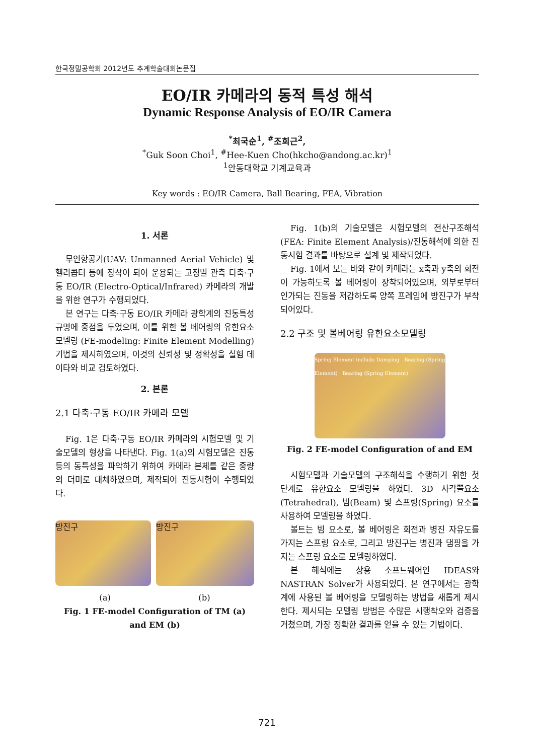한국정밀공학회 2012년도 추계학술대회논문집
EO/IR 카메라의 동적 특성 해석
Dynamic Response Analysis of EO/IR Camera
<sup>*</sup> 최국순<sup>1</sup>, <sup>#</sup>조희근<sup>2</sup>,
<sup>*</sup> Guk Soon Choi<sup>1</sup>, <sup>#</sup>Hee-Kuen Cho(hkcho@andong.ac.kr)<sup>1</sup>
<sup>1</sup> 안동대학교 기계교육과
Key words : EO/IR Camera, Ball Bearing, FEA, Vibration
1. 서론
무인항공기(UAV: Unmanned Aerial Vehicle) 및 헬리콥터 등에 장착이 되어 운용되는 고정밀 관측 다축·구동 EO/IR (Electro-Optical/Infrared) 카메라의 개발을 위한 연구가 수행되었다.
본 연구는 다축·구동 EO/IR 카메라 광학계의 진동특성 규명에 중점을 두었으며, 이를 위한 볼 베어링의 유한요소모델링 (FE-modeling: Finite Element Modelling) 기법을 제시하였으며, 이것의 신뢰성 및 정확성을 실험 데이타와 비교 검토하였다.
2. 본론
2.1 다축·구동 EO/IR 카메라 모델
Fig. 1은 다축·구동 EO/IR 카메라의 시험모델 및 기술모델의 형상을 나타낸다. Fig. 1(a)의 시험모델은 진동 등의 동특성을 파악하기 위하여 카메라 본체를 같은 중량의 더미로 대체하였으며, 제작되어 진동시험이 수행되었다.
방진구 방진구
(a) (b)
Fig. 1 FE-model Configuration of TM (a) and EM (b)
Fig. 1(b)의 기술모델은 시험모델의 전산구조해석(FEA: Finite Element Analysis)/진동해석에 의한 진동시험 결과를 바탕으로 설계 및 제작되었다.
Fig. 1에서 보는 바와 같이 카메라는 x축과 y축의 회전이 가능하도록 볼 베어링이 장착되어있으며, 외부로부터 인가되는 진동을 저감하도록 양쪽 프레임에 방진구가 부착되어있다.
2.2 구조 및 볼베어링 유한요소모델링
Spring Element include Damping Bearing (Spring Element) Bearing (Spring Element)
Fig. 2 FE-model Configuration of and EM
시험모델과 기술모델의 구조해석을 수행하기 위한 첫 단계로 유한요소 모델링을 하였다. 3D 사각뿔요소 (Tetrahedral), 빔(Beam) 및 스프링(Spring) 요소를 사용하여 모델링을 하였다.
볼트는 빔 요소로, 볼 베어링은 회전과 병진 자유도를 가지는 스프링 요소로, 그리고 방진구는 병진과 댐핑을 가지는 스프링 요소로 모델링하였다.
본 해석에는 상용 소프트웨어인 IDEAS와 NASTRAN Solver가 사용되었다. 본 연구에서는 광학계에 사용된 볼 베어링을 모델링하는 방법을 새롭게 제시한다. 제시되는 모델링 방법은 수많은 시행착오와 검증을 거쳤으며, 가장 정확한 결과를 얻을 수 있는 기법이다.
721